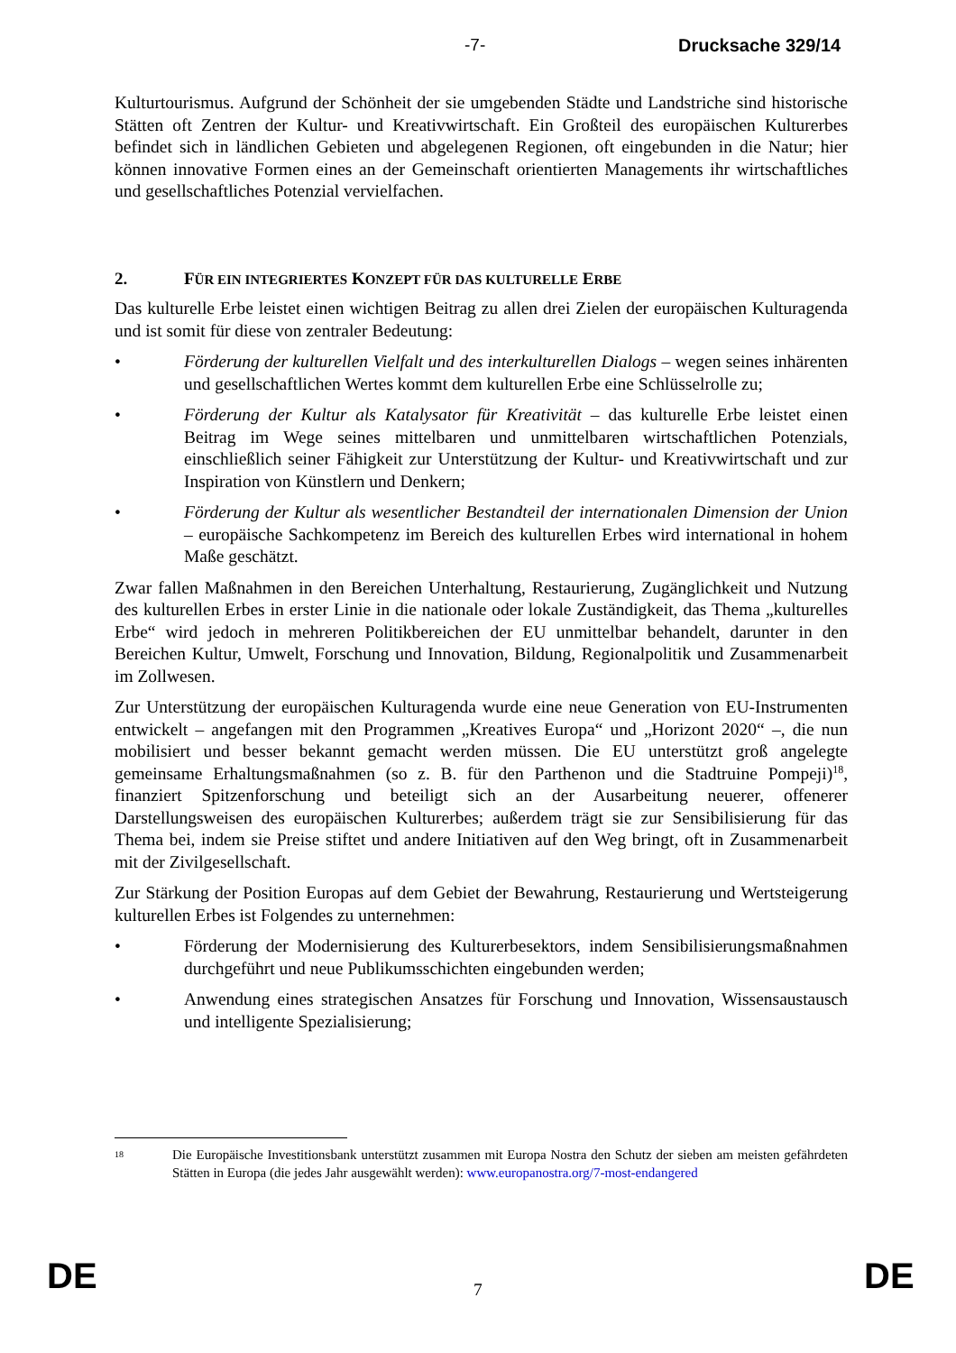-7- Drucksache 329/14
Kulturtourismus. Aufgrund der Schönheit der sie umgebenden Städte und Landstriche sind historische Stätten oft Zentren der Kultur- und Kreativwirtschaft. Ein Großteil des europäischen Kulturerbes befindet sich in ländlichen Gebieten und abgelegenen Regionen, oft eingebunden in die Natur; hier können innovative Formen eines an der Gemeinschaft orientierten Managements ihr wirtschaftliches und gesellschaftliches Potenzial vervielfachen.
2. FÜR EIN INTEGRIERTES KONZEPT FÜR DAS KULTURELLE ERBE
Das kulturelle Erbe leistet einen wichtigen Beitrag zu allen drei Zielen der europäischen Kulturagenda und ist somit für diese von zentraler Bedeutung:
• Förderung der kulturellen Vielfalt und des interkulturellen Dialogs – wegen seines inhärenten und gesellschaftlichen Wertes kommt dem kulturellen Erbe eine Schlüsselrolle zu;
• Förderung der Kultur als Katalysator für Kreativität – das kulturelle Erbe leistet einen Beitrag im Wege seines mittelbaren und unmittelbaren wirtschaftlichen Potenzials, einschließlich seiner Fähigkeit zur Unterstützung der Kultur- und Kreativwirtschaft und zur Inspiration von Künstlern und Denkern;
• Förderung der Kultur als wesentlicher Bestandteil der internationalen Dimension der Union – europäische Sachkompetenz im Bereich des kulturellen Erbes wird international in hohem Maße geschätzt.
Zwar fallen Maßnahmen in den Bereichen Unterhaltung, Restaurierung, Zugänglichkeit und Nutzung des kulturellen Erbes in erster Linie in die nationale oder lokale Zuständigkeit, das Thema „kulturelles Erbe“ wird jedoch in mehreren Politikbereichen der EU unmittelbar behandelt, darunter in den Bereichen Kultur, Umwelt, Forschung und Innovation, Bildung, Regionalpolitik und Zusammenarbeit im Zollwesen.
Zur Unterstützung der europäischen Kulturagenda wurde eine neue Generation von EU-Instrumenten entwickelt – angefangen mit den Programmen „Kreatives Europa“ und „Horizont 2020“ –, die nun mobilisiert und besser bekannt gemacht werden müssen. Die EU unterstützt groß angelegte gemeinsame Erhaltungsmaßnahmen (so z. B. für den Parthenon und die Stadtruine Pompeji)<sup>18</sup>, finanziert Spitzenforschung und beteiligt sich an der Ausarbeitung neuerer, offenerer Darstellungsweisen des europäischen Kulturerbes; außerdem trägt sie zur Sensibilisierung für das Thema bei, indem sie Preise stiftet und andere Initiativen auf den Weg bringt, oft in Zusammenarbeit mit der Zivilgesellschaft.
Zur Stärkung der Position Europas auf dem Gebiet der Bewahrung, Restaurierung und Wertsteigerung kulturellen Erbes ist Folgendes zu unternehmen:
• Förderung der Modernisierung des Kulturerbesektors, indem Sensibilisierungsmaßnahmen durchgeführt und neue Publikumsschichten eingebunden werden;
• Anwendung eines strategischen Ansatzes für Forschung und Innovation, Wissensaustausch und intelligente Spezialisierung;
18
Die Europäische Investitionsbank unterstützt zusammen mit Europa Nostra den Schutz der sieben am meisten gefährdeten Stätten in Europa (die jedes Jahr ausgewählt werden): www.europanostra.org/7-most-endangered
DE 7 DE